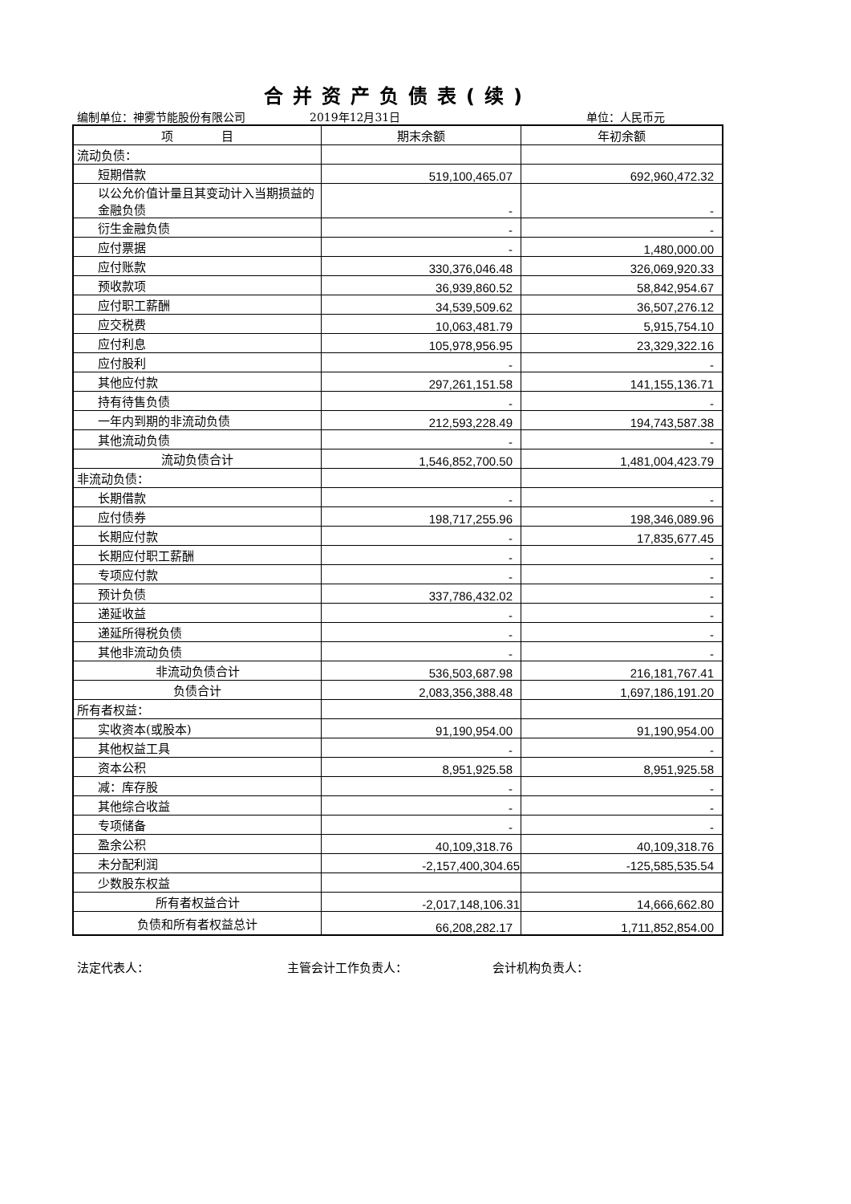合并资产负债表(续)
编制单位：神雾节能股份有限公司 2019年12月31日 单位：人民币元
| 项 目 | 期末余额 | 年初余额 |
| --- | --- | --- |
| 流动负债： | | |
| 短期借款 | 519,100,465.07 | 692,960,472.32 |
| 以公允价值计量且其变动计入当期损益的金融负债 | - | - |
| 衍生金融负债 | - | - |
| 应付票据 | - | 1,480,000.00 |
| 应付账款 | 330,376,046.48 | 326,069,920.33 |
| 预收款项 | 36,939,860.52 | 58,842,954.67 |
| 应付职工薪酬 | 34,539,509.62 | 36,507,276.12 |
| 应交税费 | 10,063,481.79 | 5,915,754.10 |
| 应付利息 | 105,978,956.95 | 23,329,322.16 |
| 应付股利 | - | - |
| 其他应付款 | 297,261,151.58 | 141,155,136.71 |
| 持有待售负债 | - | - |
| 一年内到期的非流动负债 | 212,593,228.49 | 194,743,587.38 |
| 其他流动负债 | - | - |
| 流动负债合计 | 1,546,852,700.50 | 1,481,004,423.79 |
| 非流动负债： | | |
| 长期借款 | - | - |
| 应付债券 | 198,717,255.96 | 198,346,089.96 |
| 长期应付款 | - | 17,835,677.45 |
| 长期应付职工薪酬 | - | - |
| 专项应付款 | - | - |
| 预计负债 | 337,786,432.02 | - |
| 递延收益 | - | - |
| 递延所得税负债 | - | - |
| 其他非流动负债 | - | - |
| 非流动负债合计 | 536,503,687.98 | 216,181,767.41 |
| 负债合计 | 2,083,356,388.48 | 1,697,186,191.20 |
| 所有者权益： | | |
| 实收资本(或股本) | 91,190,954.00 | 91,190,954.00 |
| 其他权益工具 | - | - |
| 资本公积 | 8,951,925.58 | 8,951,925.58 |
| 减：库存股 | - | - |
| 其他综合收益 | - | - |
| 专项储备 | - | - |
| 盈余公积 | 40,109,318.76 | 40,109,318.76 |
| 未分配利润 | -2,157,400,304.65 | -125,585,535.54 |
| 少数股东权益 | | |
| 所有者权益合计 | -2,017,148,106.31 | 14,666,662.80 |
| 负债和所有者权益总计 | 66,208,282.17 | 1,711,852,854.00 |
法定代表人： 主管会计工作负责人： 会计机构负责人：